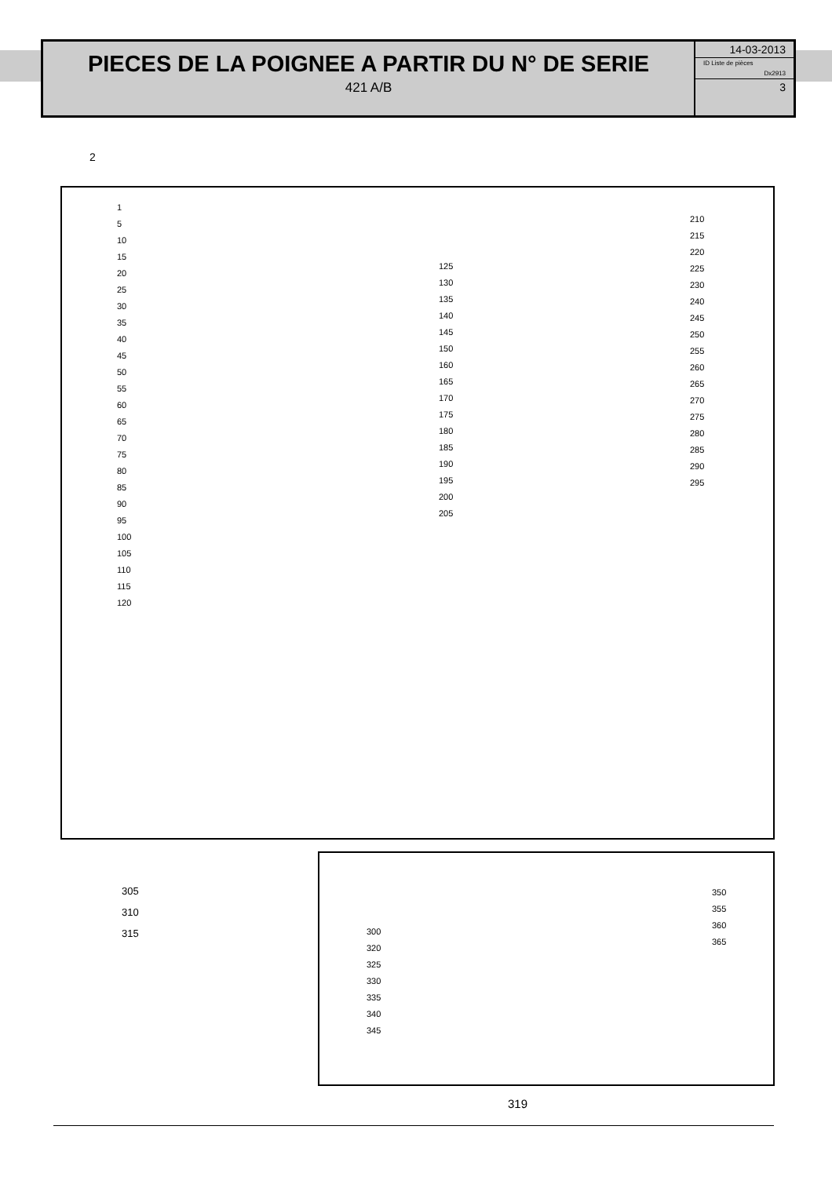PIECES DE LA POIGNEE A PARTIR DU N° DE SERIE
421 A/B
14-03-2013
ID Liste de pièces
Dx2913
3
2
1
5
10
15
20
25
30
35
40
45
50
55
60
65
70
75
80
85
90
95
100
105
110
115
120
125
130
135
140
145
150
160
165
170
175
180
185
190
195
200
205
210
215
220
225
230
240
245
250
255
260
265
270
275
280
285
290
295
305
310
315
300
320
325
330
335
340
345
350
355
360
365
319